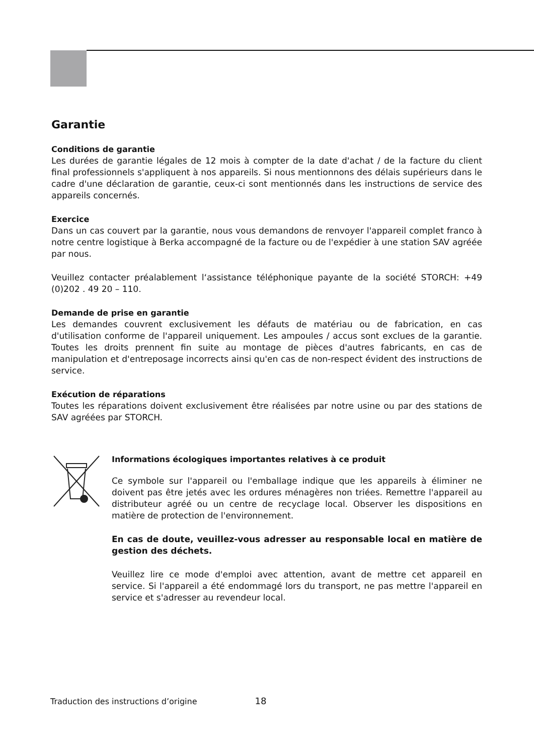Garantie
Conditions de garantie
Les durées de garantie légales de 12 mois à compter de la date d'achat / de la facture du client final professionnels s'appliquent à nos appareils. Si nous mentionnons des délais supérieurs dans le cadre d'une déclaration de garantie, ceux-ci sont mentionnés dans les instructions de service des appareils concernés.
Exercice
Dans un cas couvert par la garantie, nous vous demandons de renvoyer l'appareil complet franco à notre centre logistique à Berka accompagné de la facture ou de l'expédier à une station SAV agréée par nous.
Veuillez contacter préalablement l‘assistance téléphonique payante de la société STORCH: +49 (0)202 . 49 20 – 110.
Demande de prise en garantie
Les demandes couvrent exclusivement les défauts de matériau ou de fabrication, en cas d'utilisation conforme de l'appareil uniquement. Les ampoules / accus sont exclues de la garantie. Toutes les droits prennent fin suite au montage de pièces d'autres fabricants, en cas de manipulation et d'entreposage incorrects ainsi qu'en cas de non-respect évident des instructions de service.
Exécution de réparations
Toutes les réparations doivent exclusivement être réalisées par notre usine ou par des stations de SAV agréées par STORCH.
Informations écologiques importantes relatives à ce produit
Ce symbole sur l'appareil ou l'emballage indique que les appareils à éliminer ne doivent pas être jetés avec les ordures ménagères non triées. Remettre l'appareil au distributeur agréé ou un centre de recyclage local. Observer les dispositions en matière de protection de l'environnement.
En cas de doute, veuillez-vous adresser au responsable local en matière de gestion des déchets.
Veuillez lire ce mode d'emploi avec attention, avant de mettre cet appareil en service. Si l'appareil a été endommagé lors du transport, ne pas mettre l'appareil en service et s'adresser au revendeur local.
Traduction des instructions d’origine 18